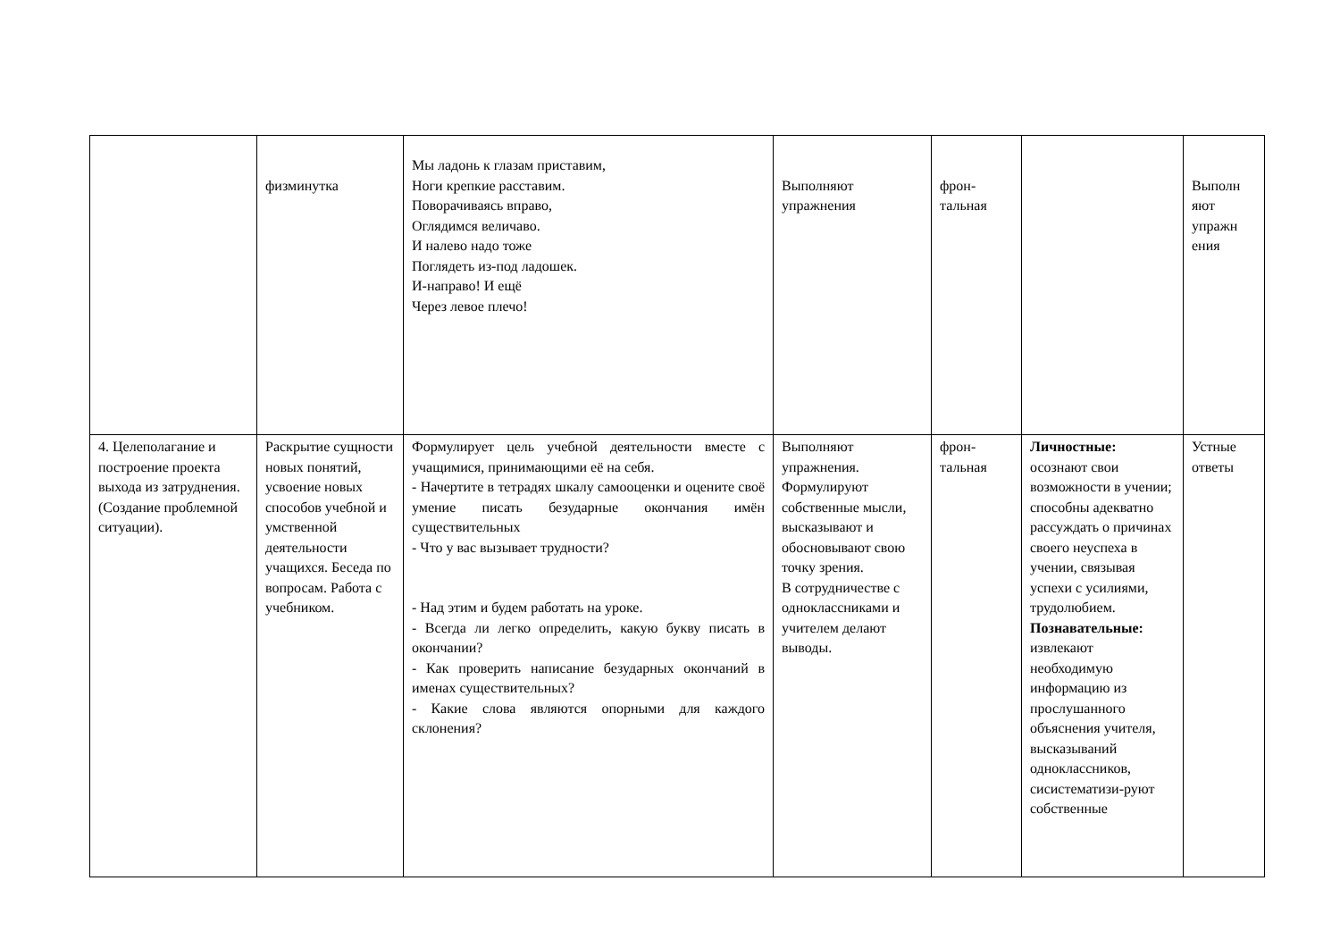| | физминутка | Мы ладонь к глазам приставим, Ноги крепкие расставим. Поворачиваясь вправо, Оглядимся величаво. И налево надо тоже Поглядеть из-под ладошек. И-направо! И ещё Через левое плечо! | Выполняют упражнения | фрон- тальная | | Выполн яют упражн ения |
| 4. Целеполагание и построение проекта выхода из затруднения. (Создание проблемной ситуации). | Раскрытие сущности новых понятий, усвоение новых способов учебной и умственной деятельности учащихся. Беседа по вопросам. Работа с учебником. | Формулирует цель учебной деятельности вместе с учащимися, принимающими её на себя. - Начертите в тетрадях шкалу самооценки и оцените своё умение писать безударные окончания имён существительных - Что у вас вызывает трудности? - Над этим и будем работать на уроке. - Всегда ли легко определить, какую букву писать в окончании? - Как проверить написание безударных окончаний в именах существительных? - Какие слова являются опорными для каждого склонения? | Выполняют упражнения. Формулируют собственные мысли, высказывают и обосновывают свою точку зрения. В сотрудничестве с одноклассниками и учителем делают выводы. | фрон- тальная | Личностные: осознают свои возможности в учении; способны адекватно рассуждать о причинах своего неуспеха в учении, связывая успехи с усилиями, трудолюбием. Познавательные: извлекают необходимую информацию из прослушанного объяснения учителя, высказываний одноклассников, сисистематизи-руют собственные | Устные ответы |